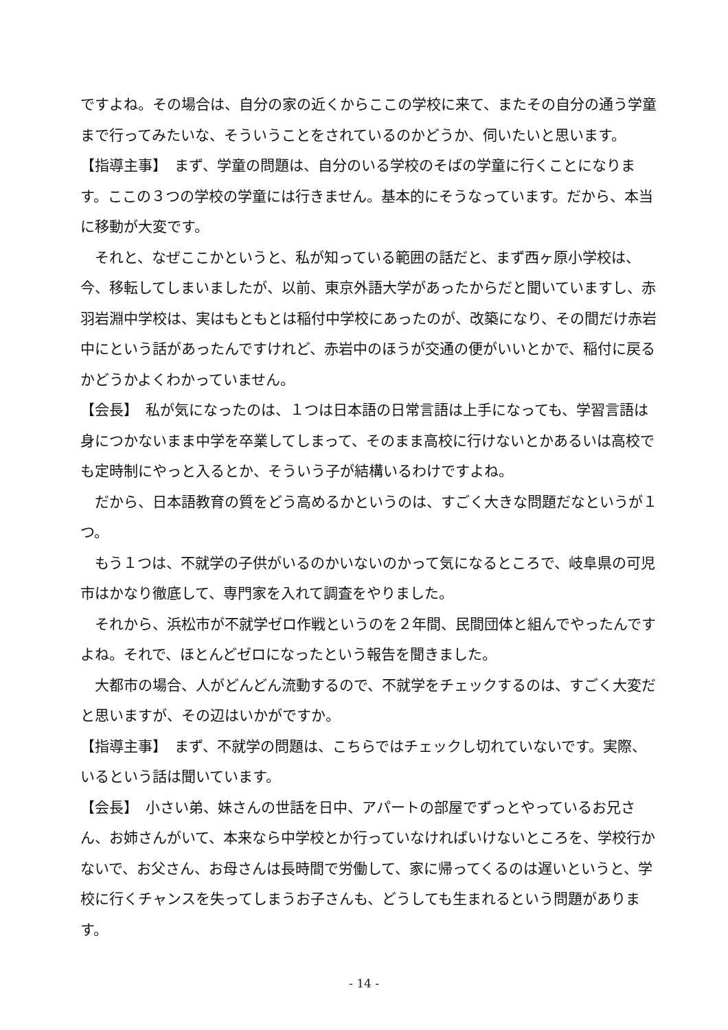ですよね。その場合は、自分の家の近くからここの学校に来て、またその自分の通う学童まで行ってみたいな、そういうことをされているのかどうか、伺いたいと思います。
【指導主事】　まず、学童の問題は、自分のいる学校のそばの学童に行くことになります。ここの３つの学校の学童には行きません。基本的にそうなっています。だから、本当に移動が大変です。
それと、なぜここかというと、私が知っている範囲の話だと、まず西ヶ原小学校は、今、移転してしまいましたが、以前、東京外語大学があったからだと聞いていますし、赤羽岩淵中学校は、実はもともとは稲付中学校にあったのが、改築になり、その間だけ赤岩中にという話があったんですけれど、赤岩中のほうが交通の便がいいとかで、稲付に戻るかどうかよくわかっていません。
【会長】　私が気になったのは、１つは日本語の日常言語は上手になっても、学習言語は身につかないまま中学を卒業してしまって、そのまま高校に行けないとかあるいは高校でも定時制にやっと入るとか、そういう子が結構いるわけですよね。
だから、日本語教育の質をどう高めるかというのは、すごく大きな問題だなというが１つ。
もう１つは、不就学の子供がいるのかいないのかって気になるところで、岐阜県の可児市はかなり徹底して、専門家を入れて調査をやりました。
それから、浜松市が不就学ゼロ作戦というのを２年間、民間団体と組んでやったんですよね。それで、ほとんどゼロになったという報告を聞きました。
大都市の場合、人がどんどん流動するので、不就学をチェックするのは、すごく大変だと思いますが、その辺はいかがですか。
【指導主事】　まず、不就学の問題は、こちらではチェックし切れていないです。実際、いるという話は聞いています。
【会長】　小さい弟、妹さんの世話を日中、アパートの部屋でずっとやっているお兄さん、お姉さんがいて、本来なら中学校とか行っていなければいけないところを、学校行かないで、お父さん、お母さんは長時間で労働して、家に帰ってくるのは遅いというと、学校に行くチャンスを失ってしまうお子さんも、どうしても生まれるという問題があります。
- 14 -